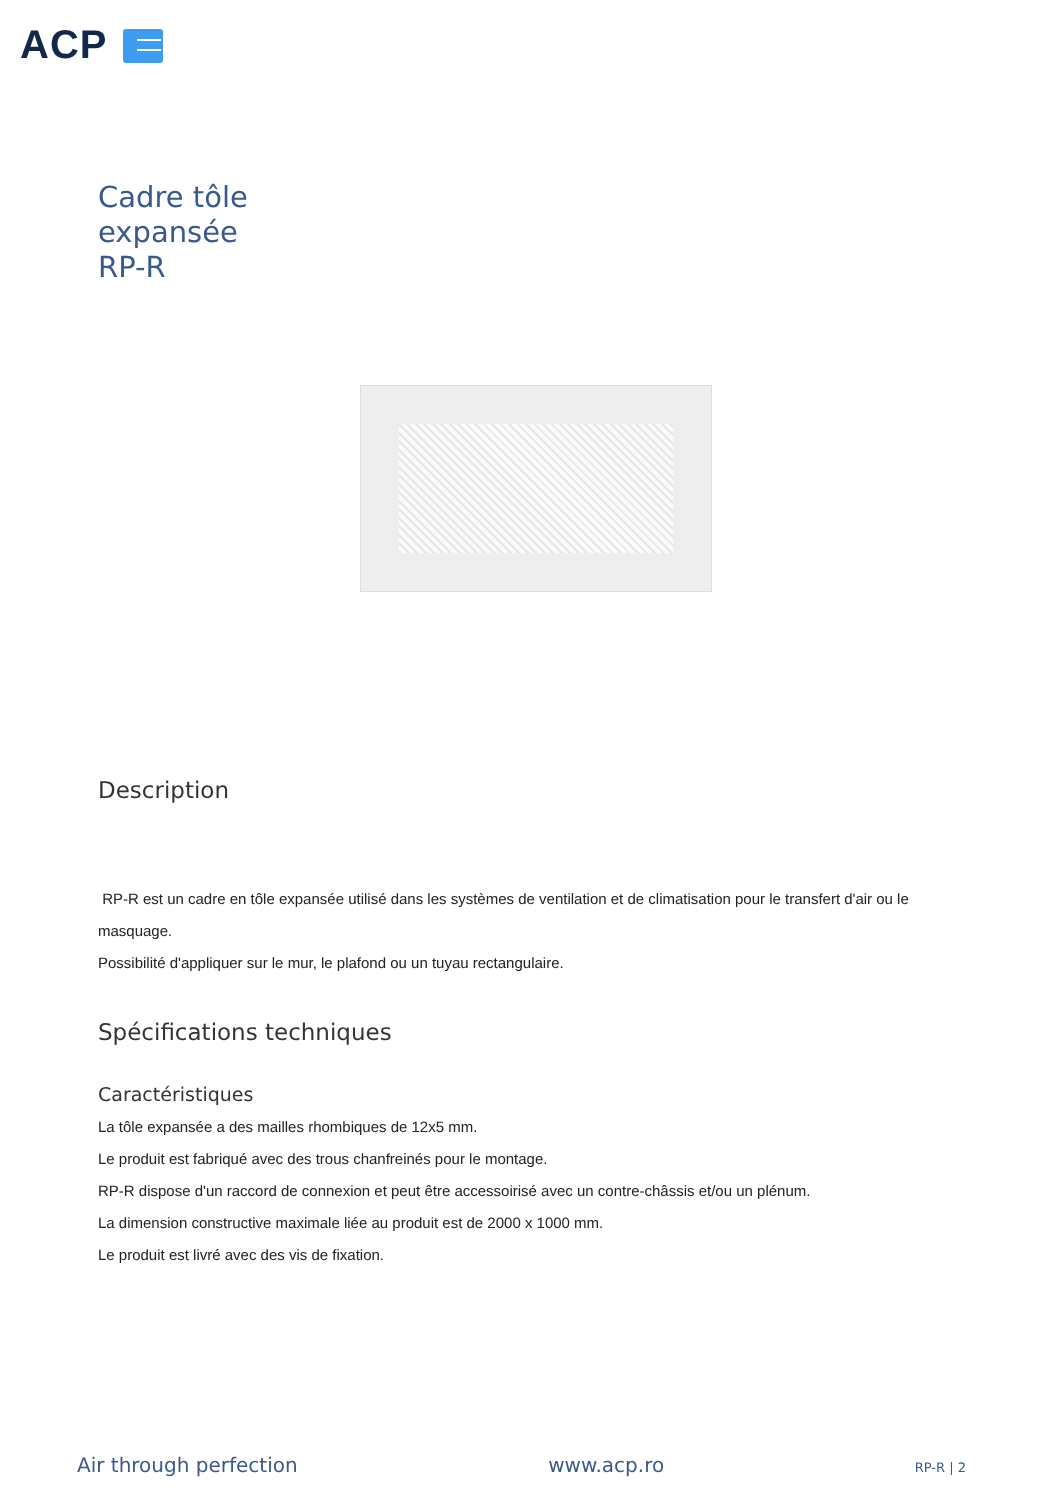ACP
Cadre tôle
expansée
RP-R
Description
RP-R est un cadre en tôle expansée utilisé dans les systèmes de ventilation et de climatisation pour le transfert d'air ou le masquage.
Possibilité d'appliquer sur le mur, le plafond ou un tuyau rectangulaire.
Spécifications techniques
Caractéristiques
La tôle expansée a des mailles rhombiques de 12x5 mm.
Le produit est fabriqué avec des trous chanfreinés pour le montage.
RP-R dispose d'un raccord de connexion et peut être accessoirisé avec un contre-châssis et/ou un plénum.
La dimension constructive maximale liée au produit est de 2000 x 1000 mm.
Le produit est livré avec des vis de fixation.
Air through perfection www.acp.ro RP-R | 2